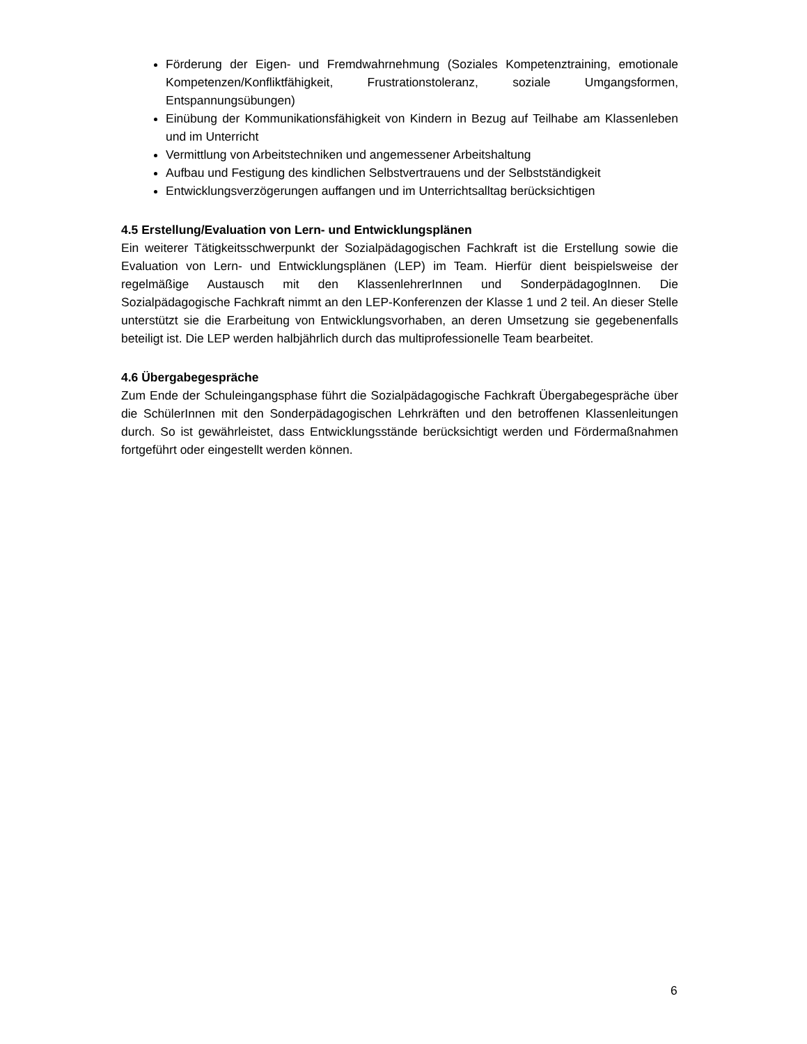Förderung der Eigen- und Fremdwahrnehmung (Soziales Kompetenztraining, emotionale Kompetenzen/Konfliktfähigkeit, Frustrationstoleranz, soziale Umgangsformen, Entspannungsübungen)
Einübung der Kommunikationsfähigkeit von Kindern in Bezug auf Teilhabe am Klassenleben und im Unterricht
Vermittlung von Arbeitstechniken und angemessener Arbeitshaltung
Aufbau und Festigung des kindlichen Selbstvertrauens und der Selbstständigkeit
Entwicklungsverzögerungen auffangen und im Unterrichtsalltag berücksichtigen
4.5 Erstellung/Evaluation von Lern- und Entwicklungsplänen
Ein weiterer Tätigkeitsschwerpunkt der Sozialpädagogischen Fachkraft ist die Erstellung sowie die Evaluation von Lern- und Entwicklungsplänen (LEP) im Team. Hierfür dient beispielsweise der regelmäßige Austausch mit den KlassenlehrerInnen und SonderpädagogInnen. Die Sozialpädagogische Fachkraft nimmt an den LEP-Konferenzen der Klasse 1 und 2 teil. An dieser Stelle unterstützt sie die Erarbeitung von Entwicklungsvorhaben, an deren Umsetzung sie gegebenenfalls beteiligt ist. Die LEP werden halbjährlich durch das multiprofessionelle Team bearbeitet.
4.6 Übergabegespräche
Zum Ende der Schuleingangsphase führt die Sozialpädagogische Fachkraft Übergabegespräche über die SchülerInnen mit den Sonderpädagogischen Lehrkräften und den betroffenen Klassenleitungen durch. So ist gewährleistet, dass Entwicklungsstände berücksichtigt werden und Fördermaßnahmen fortgeführt oder eingestellt werden können.
6